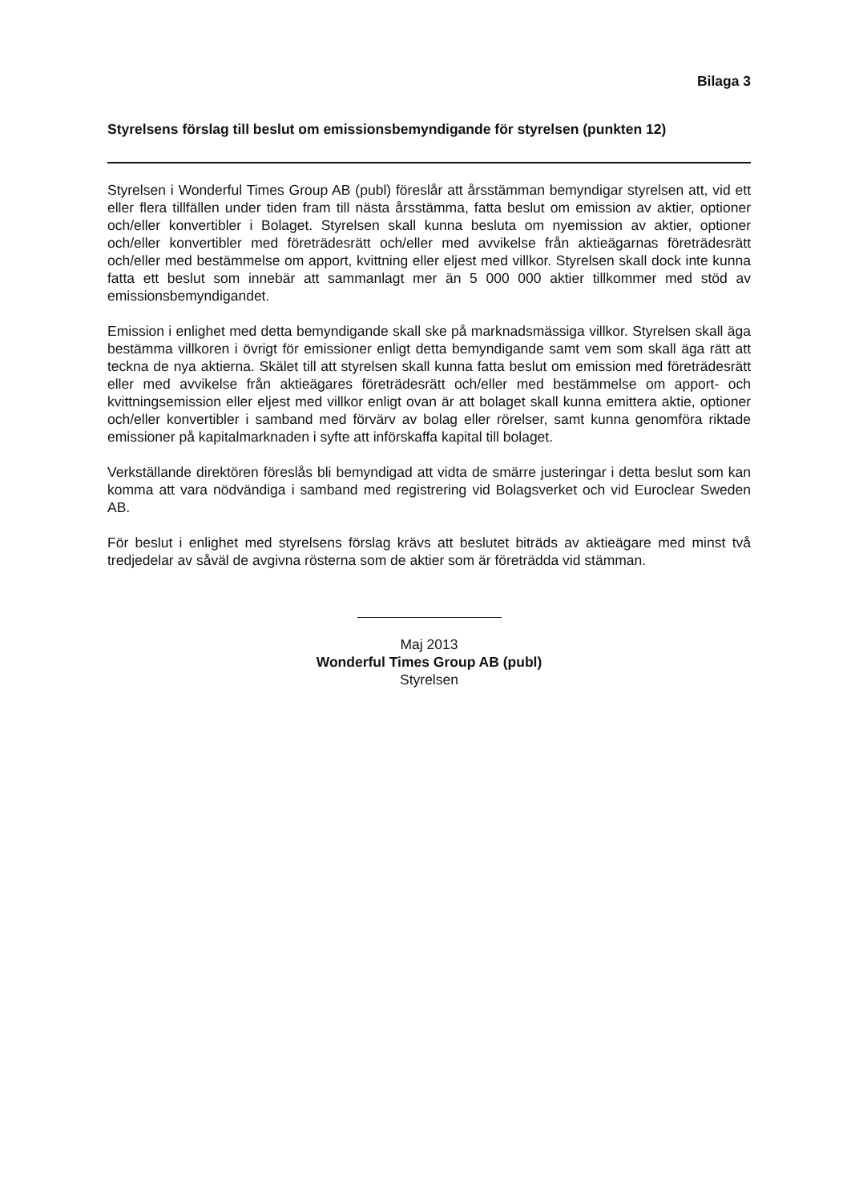Bilaga 3
Styrelsens förslag till beslut om emissionsbemyndigande för styrelsen (punkten 12)
Styrelsen i Wonderful Times Group AB (publ) föreslår att årsstämman bemyndigar styrelsen att, vid ett eller flera tillfällen under tiden fram till nästa årsstämma, fatta beslut om emission av aktier, optioner och/eller konvertibler i Bolaget. Styrelsen skall kunna besluta om nyemission av aktier, optioner och/eller konvertibler med företrädesrätt och/eller med avvikelse från aktieägarnas företrädesrätt och/eller med bestämmelse om apport, kvittning eller eljest med villkor. Styrelsen skall dock inte kunna fatta ett beslut som innebär att sammanlagt mer än 5 000 000 aktier tillkommer med stöd av emissionsbemyndigandet.
Emission i enlighet med detta bemyndigande skall ske på marknadsmässiga villkor. Styrelsen skall äga bestämma villkoren i övrigt för emissioner enligt detta bemyndigande samt vem som skall äga rätt att teckna de nya aktierna. Skälet till att styrelsen skall kunna fatta beslut om emission med företrädesrätt eller med avvikelse från aktieägares företrädesrätt och/eller med bestämmelse om apport- och kvittningsemission eller eljest med villkor enligt ovan är att bolaget skall kunna emittera aktie, optioner och/eller konvertibler i samband med förvärv av bolag eller rörelser, samt kunna genomföra riktade emissioner på kapitalmarknaden i syfte att införskaffa kapital till bolaget.
Verkställande direktören föreslås bli bemyndigad att vidta de smärre justeringar i detta beslut som kan komma att vara nödvändiga i samband med registrering vid Bolagsverket och vid Euroclear Sweden AB.
För beslut i enlighet med styrelsens förslag krävs att beslutet biträds av aktieägare med minst två tredjedelar av såväl de avgivna rösterna som de aktier som är företrädda vid stämman.
Maj 2013
Wonderful Times Group AB (publ)
Styrelsen